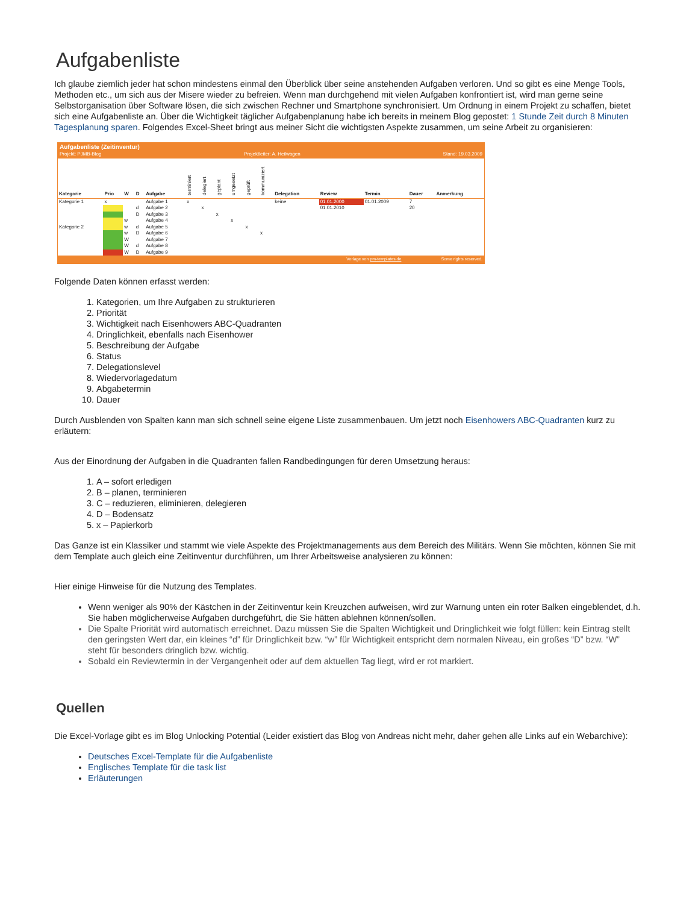Aufgabenliste
Ich glaube ziemlich jeder hat schon mindestens einmal den Überblick über seine anstehenden Aufgaben verloren. Und so gibt es eine Menge Tools, Methoden etc., um sich aus der Misere wieder zu befreien. Wenn man durchgehend mit vielen Aufgaben konfrontiert ist, wird man gerne seine Selbstorganisation über Software lösen, die sich zwischen Rechner und Smartphone synchronisiert. Um Ordnung in einem Projekt zu schaffen, bietet sich eine Aufgabenliste an. Über die Wichtigkeit täglicher Aufgabenplanung habe ich bereits in meinem Blog gepostet: 1 Stunde Zeit durch 8 Minuten Tagesplanung sparen. Folgendes Excel-Sheet bringt aus meiner Sicht die wichtigsten Aspekte zusammen, um seine Arbeit zu organisieren:
Aufgabenliste (Zeitinventur)
Projekt: PJMB-Blog Projektleiter: A. Heilwagen Stand: 19.03.2009
| Kategorie | Prio | W | D | Aufgabe | terminiert | delegiert | geplant | umgesetzt | geprüft | kommuniziert | Delegation | Review | Termin | Dauer | Anmerkung |
| --- | --- | --- | --- | --- | --- | --- | --- | --- | --- | --- | --- | --- | --- | --- | --- |
| Kategorie 1 | x | | | Aufgabe 1 | x | | | | | | keine | 01.01.2000 | 01.01.2009 | 7 | |
| | | | d | Aufgabe 2 | | x | | | | | | 01.01.2010 | | 20 | |
| | | | D | Aufgabe 3 | | | x | | | | | | | | |
| | | w | | Aufgabe 4 | | | | x | | | | | | | |
| Kategorie 2 | | w | d | Aufgabe 5 | | | | | x | | | | | | |
| | | w | D | Aufgabe 6 | | | | | | x | | | | | |
| | | W | | Aufgabe 7 | | | | | | | | | | | |
| | | W | d | Aufgabe 8 | | | | | | | | | | | |
| | | W | D | Aufgabe 9 | | | | | | | | | | | |
Vorlage von pm-templates.de Some rights reserved.
Folgende Daten können erfasst werden:
1. Kategorien, um Ihre Aufgaben zu strukturieren
2. Priorität
3. Wichtigkeit nach Eisenhowers ABC-Quadranten
4. Dringlichkeit, ebenfalls nach Eisenhower
5. Beschreibung der Aufgabe
6. Status
7. Delegationslevel
8. Wiedervorlagedatum
9. Abgabetermin
10. Dauer
Durch Ausblenden von Spalten kann man sich schnell seine eigene Liste zusammenbauen. Um jetzt noch Eisenhowers ABC-Quadranten kurz zu erläutern:
Aus der Einordnung der Aufgaben in die Quadranten fallen Randbedingungen für deren Umsetzung heraus:
1. A – sofort erledigen
2. B – planen, terminieren
3. C – reduzieren, eliminieren, delegieren
4. D – Bodensatz
5. x – Papierkorb
Das Ganze ist ein Klassiker und stammt wie viele Aspekte des Projektmanagements aus dem Bereich des Militärs. Wenn Sie möchten, können Sie mit dem Template auch gleich eine Zeitinventur durchführen, um Ihrer Arbeitsweise analysieren zu können:
Hier einige Hinweise für die Nutzung des Templates.
Wenn weniger als 90% der Kästchen in der Zeitinventur kein Kreuzchen aufweisen, wird zur Warnung unten ein roter Balken eingeblendet, d.h. Sie haben möglicherweise Aufgaben durchgeführt, die Sie hätten ablehnen können/sollen.
Die Spalte Priorität wird automatisch erreichnet. Dazu müssen Sie die Spalten Wichtigkeit und Dringlichkeit wie folgt füllen: kein Eintrag stellt den geringsten Wert dar, ein kleines “d” für Dringlichkeit bzw. “w” für Wichtigkeit entspricht dem normalen Niveau, ein großes “D” bzw. “W” steht für besonders dringlich bzw. wichtig.
Sobald ein Reviewtermin in der Vergangenheit oder auf dem aktuellen Tag liegt, wird er rot markiert.
Quellen
Die Excel-Vorlage gibt es im Blog Unlocking Potential (Leider existiert das Blog von Andreas nicht mehr, daher gehen alle Links auf ein Webarchive):
Deutsches Excel-Template für die Aufgabenliste
Englisches Template für die task list
Erläuterungen